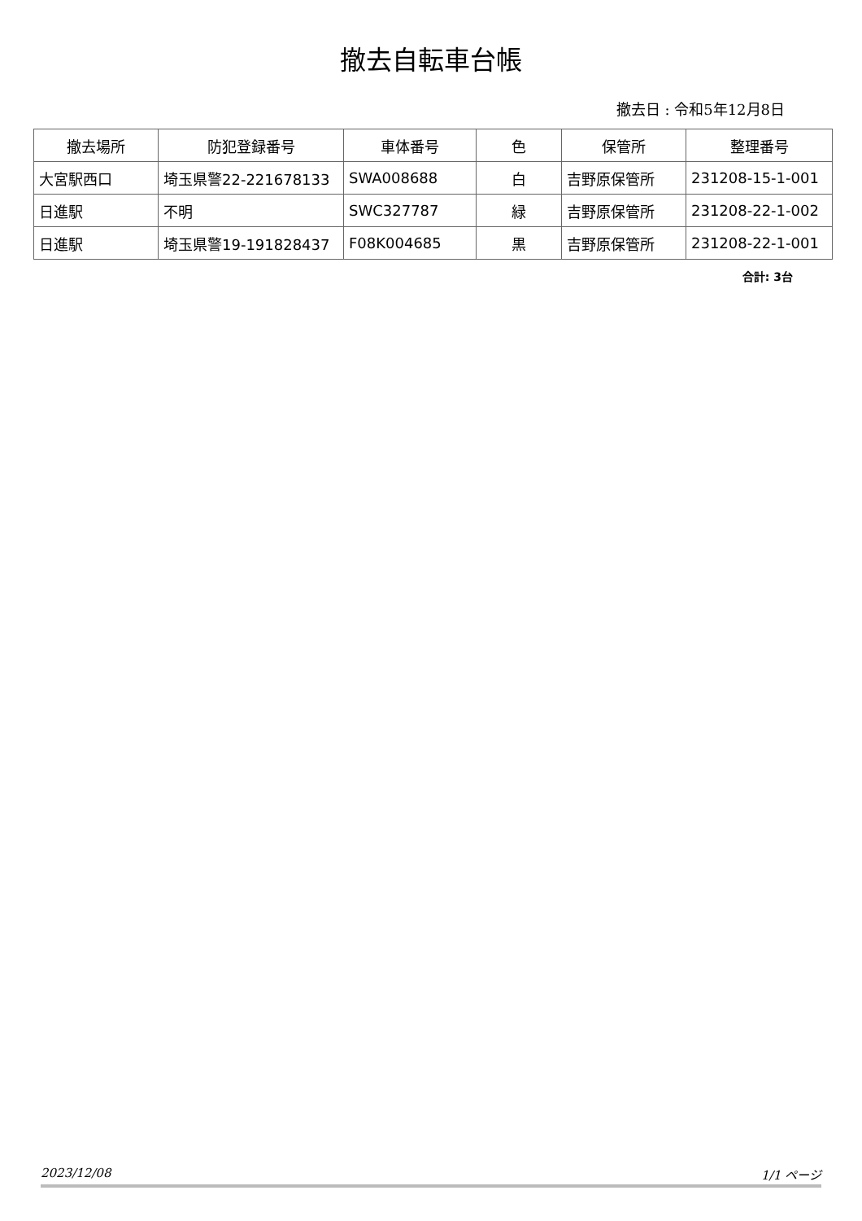撤去自転車台帳
撤去日 : 令和5年12月8日
| 撤去場所 | 防犯登録番号 | 車体番号 | 色 | 保管所 | 整理番号 |
| --- | --- | --- | --- | --- | --- |
| 大宮駅西口 | 埼玉県警22-221678133 | SWA008688 | 白 | 吉野原保管所 | 231208-15-1-001 |
| 日進駅 | 不明 | SWC327787 | 緑 | 吉野原保管所 | 231208-22-1-002 |
| 日進駅 | 埼玉県警19-191828437 | F08K004685 | 黒 | 吉野原保管所 | 231208-22-1-001 |
合計: 3台
2023/12/08 1/1 ページ